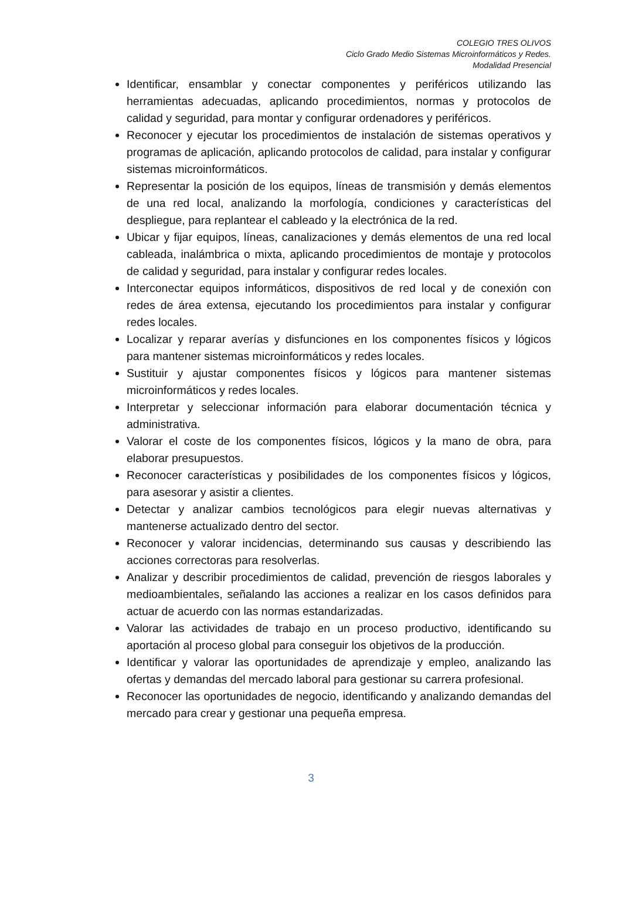COLEGIO TRES OLIVOS
Ciclo Grado Medio Sistemas Microinformáticos y Redes.
Modalidad Presencial
Identificar, ensamblar y conectar componentes y periféricos utilizando las herramientas adecuadas, aplicando procedimientos, normas y protocolos de calidad y seguridad, para montar y configurar ordenadores y periféricos.
Reconocer y ejecutar los procedimientos de instalación de sistemas operativos y programas de aplicación, aplicando protocolos de calidad, para instalar y configurar sistemas microinformáticos.
Representar la posición de los equipos, líneas de transmisión y demás elementos de una red local, analizando la morfología, condiciones y características del despliegue, para replantear el cableado y la electrónica de la red.
Ubicar y fijar equipos, líneas, canalizaciones y demás elementos de una red local cableada, inalámbrica o mixta, aplicando procedimientos de montaje y protocolos de calidad y seguridad, para instalar y configurar redes locales.
Interconectar equipos informáticos, dispositivos de red local y de conexión con redes de área extensa, ejecutando los procedimientos para instalar y configurar redes locales.
Localizar y reparar averías y disfunciones en los componentes físicos y lógicos para mantener sistemas microinformáticos y redes locales.
Sustituir y ajustar componentes físicos y lógicos para mantener sistemas microinformáticos y redes locales.
Interpretar y seleccionar información para elaborar documentación técnica y administrativa.
Valorar el coste de los componentes físicos, lógicos y la mano de obra, para elaborar presupuestos.
Reconocer características y posibilidades de los componentes físicos y lógicos, para asesorar y asistir a clientes.
Detectar y analizar cambios tecnológicos para elegir nuevas alternativas y mantenerse actualizado dentro del sector.
Reconocer y valorar incidencias, determinando sus causas y describiendo las acciones correctoras para resolverlas.
Analizar y describir procedimientos de calidad, prevención de riesgos laborales y medioambientales, señalando las acciones a realizar en los casos definidos para actuar de acuerdo con las normas estandarizadas.
Valorar las actividades de trabajo en un proceso productivo, identificando su aportación al proceso global para conseguir los objetivos de la producción.
Identificar y valorar las oportunidades de aprendizaje y empleo, analizando las ofertas y demandas del mercado laboral para gestionar su carrera profesional.
Reconocer las oportunidades de negocio, identificando y analizando demandas del mercado para crear y gestionar una pequeña empresa.
3